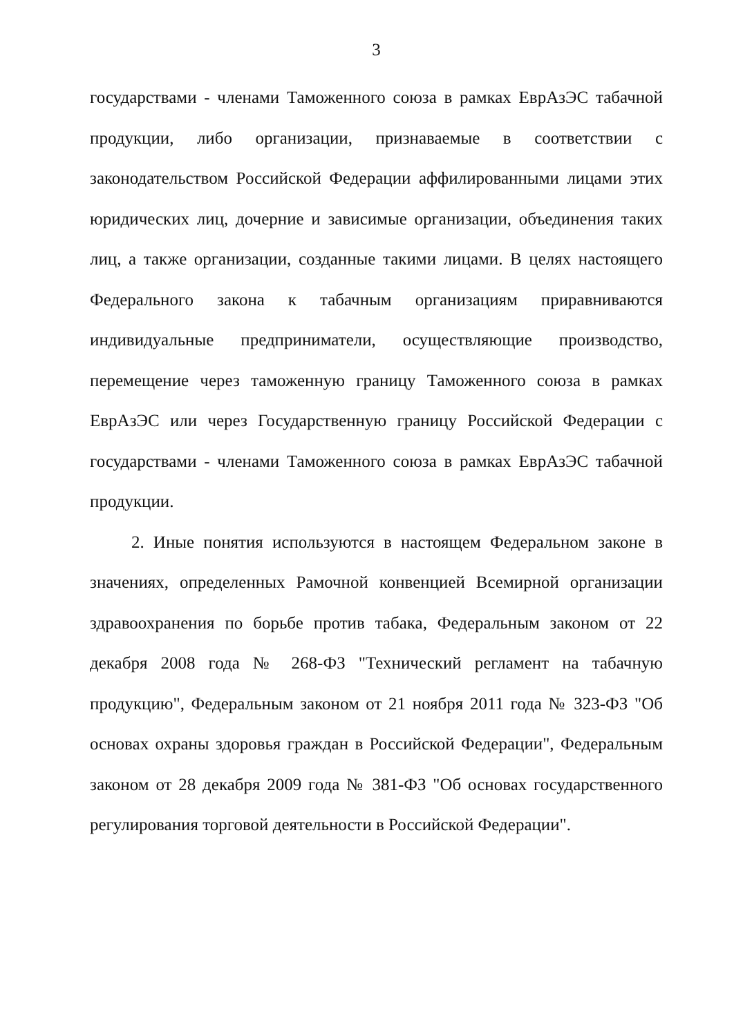3
государствами - членами Таможенного союза в рамках ЕврАзЭС табачной продукции, либо организации, признаваемые в соответствии с законодательством Российской Федерации аффилированными лицами этих юридических лиц, дочерние и зависимые организации, объединения таких лиц, а также организации, созданные такими лицами. В целях настоящего Федерального закона к табачным организациям приравниваются индивидуальные предприниматели, осуществляющие производство, перемещение через таможенную границу Таможенного союза в рамках ЕврАзЭС или через Государственную границу Российской Федерации с государствами - членами Таможенного союза в рамках ЕврАзЭС табачной продукции.
2. Иные понятия используются в настоящем Федеральном законе в значениях, определенных Рамочной конвенцией Всемирной организации здравоохранения по борьбе против табака, Федеральным законом от 22 декабря 2008 года № 268-ФЗ "Технический регламент на табачную продукцию", Федеральным законом от 21 ноября 2011 года № 323-ФЗ "Об основах охраны здоровья граждан в Российской Федерации", Федеральным законом от 28 декабря 2009 года № 381-ФЗ "Об основах государственного регулирования торговой деятельности в Российской Федерации".